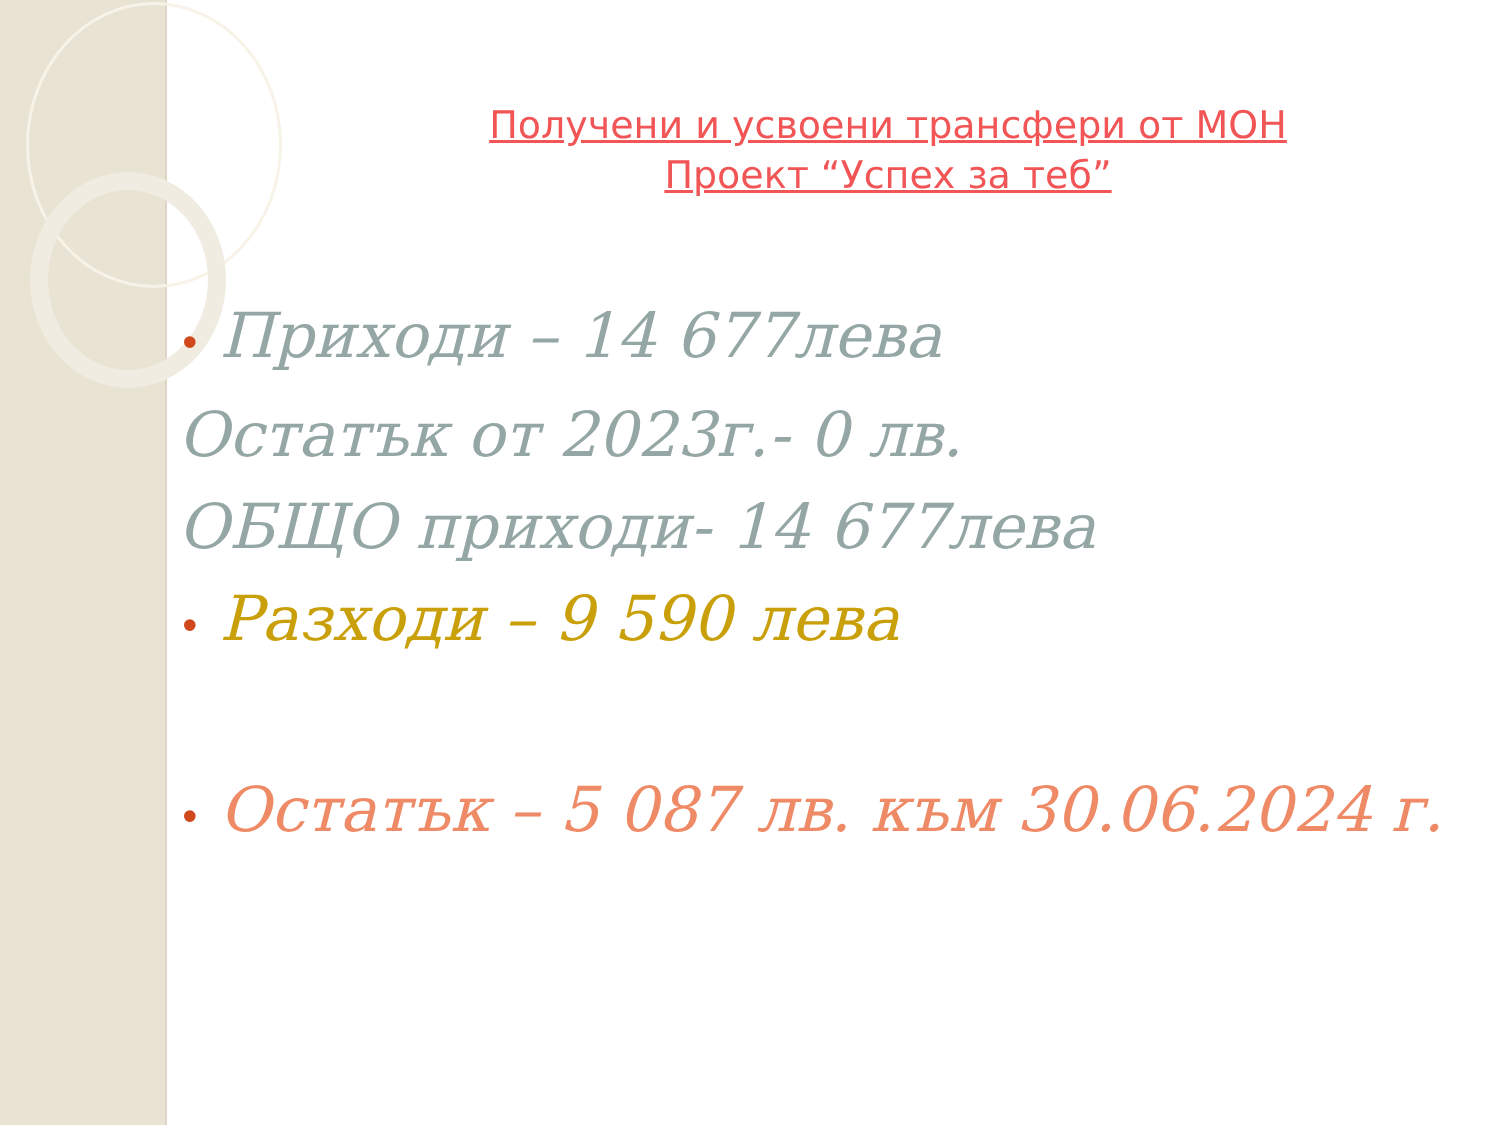Получени и усвоени трансфери от МОН
Проект “Успех за теб”
• Приходи – 14 677лева
Остатък от 2023г.- 0 лв.
ОБЩО приходи- 14 677лева
• Разходи – 9 590 лева
• Остатък – 5 087 лв. към 30.06.2024 г.